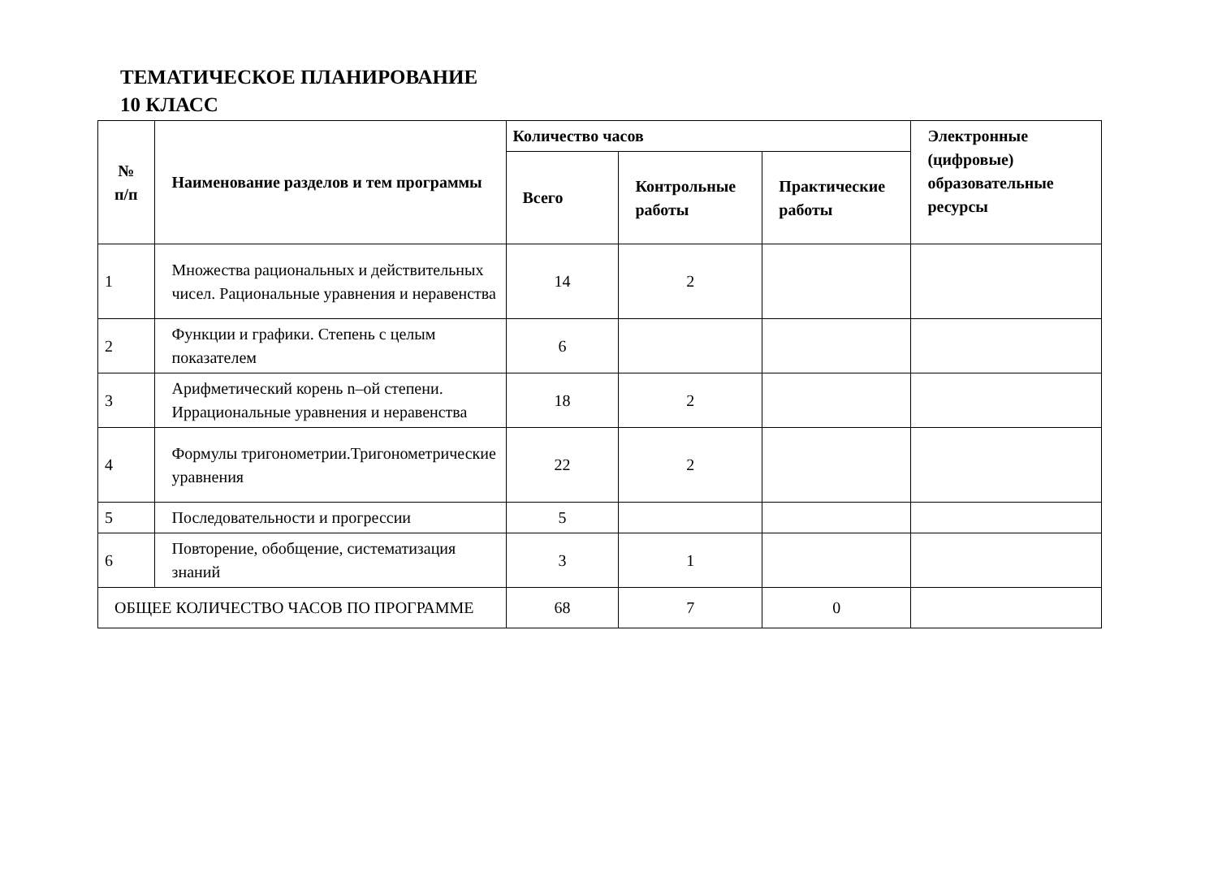ТЕМАТИЧЕСКОЕ ПЛАНИРОВАНИЕ
10 КЛАСС
| № п/п | Наименование разделов и тем программы | Количество часов | | | Электронные (цифровые) образовательные ресурсы |
| --- | --- | --- | --- | --- | --- |
| | | Всего | Контрольные работы | Практические работы | |
| 1 | Множества рациональных и действительных чисел. Рациональные уравнения и неравенства | 14 | 2 | | |
| 2 | Функции и графики. Степень с целым показателем | 6 | | | |
| 3 | Арифметический корень n–ой степени. Иррациональные уравнения и неравенства | 18 | 2 | | |
| 4 | Формулы тригонометрии.Тригонометрические уравнения | 22 | 2 | | |
| 5 | Последовательности и прогрессии | 5 | | | |
| 6 | Повторение, обобщение, систематизация знаний | 3 | 1 | | |
| ОБЩЕЕ КОЛИЧЕСТВО ЧАСОВ ПО ПРОГРАММЕ | | 68 | 7 | 0 | |